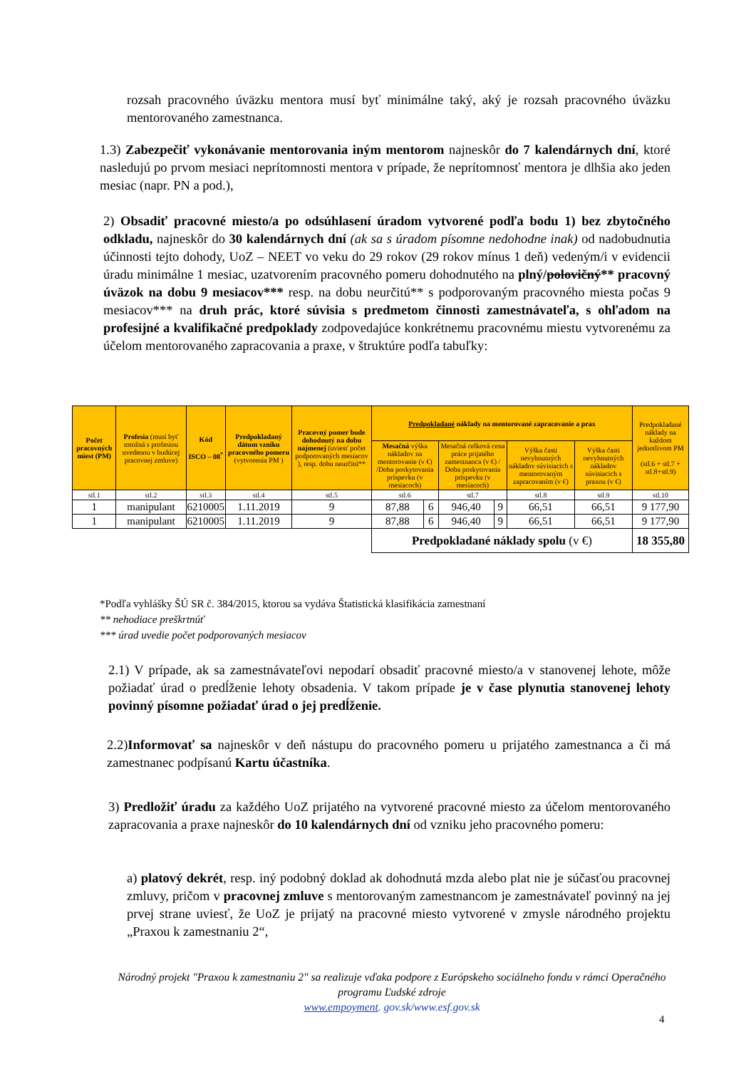rozsah pracovného úväzku mentora musí byť minimálne taký, aký je rozsah pracovného úväzku mentorovaného zamestnanca.
1.3) Zabezpečiť vykonávanie mentorovania iným mentorom najneskôr do 7 kalendárnych dní, ktoré nasledujú po prvom mesiaci neprítomnosti mentora v prípade, že neprítomnosť mentora je dlhšia ako jeden mesiac (napr. PN a pod.),
2) Obsadiť pracovné miesto/a po odsúhlasení úradom vytvorené podľa bodu 1) bez zbytočného odkladu, najneskôr do 30 kalendárnych dní (ak sa s úradom písomne nedohodne inak) od nadobudnutia účinnosti tejto dohody, UoZ – NEET vo veku do 29 rokov (29 rokov mínus 1 deň) vedeným/i v evidencii úradu minimálne 1 mesiac, uzatvorením pracovného pomeru dohodnutého na plný/polovičný** pracovný úväzok na dobu 9 mesiacov*** resp. na dobu neurčitú** s podporovaným pracovného miesta počas 9 mesiacov*** na druh prác, ktoré súvisia s predmetom činnosti zamestnávateľa, s ohľadom na profesijné a kvalifikačné predpoklady zodpovedajúce konkrétnemu pracovnému miestu vytvorenému za účelom mentorovaného zapracovania a praxe, v štruktúre podľa tabuľky:
| Počet pracovných miest (PM) | Profesia (musí byť totožná s profesiou uvedenou v budúcej pracovnej zmluve) | Kód ISCO – 08<sup>*</sup> | Predpokladaný dátum vzniku pracovného pomeru (vytvorenia PM ) | Pracovný pomer bude dohodnutý na dobu najmenej (uviesť počet podporovaných mesiacov ), resp. dobu neurčitú** | Predpokladané náklady na mentorované zapracovanie a prax | | | | | | Predpokladané náklady na každom jednotlivom PM (stl.6 + stl.7 + stl.8+stl.9) |
| --- | --- | --- | --- | --- | --- | --- | --- | --- | --- | --- | --- |
| | | | | | Mesačná výška nákladov na mentorovanie (v €) /Doba poskytovania príspevku (v mesiacoch) | | Mesačná celková cena práce prijatého zamestnanca (v €) / Doba poskytovania príspevku (v mesiacoch) | | Výška časti nevyhnutných nákladov súvisiacich s mentorovaným zapracovaním (v €) | Výška časti nevyhnutných nákladov súvisiacich s praxou (v €) | |
| stl.1 | stl.2 | stl.3 | stl.4 | stl.5 | stl.6 | | stl.7 | | stl.8 | stl.9 | stl.10 |
| 1 | manipulant | 6210005 | 1.11.2019 | 9 | 87,88 | 6 | 946,40 | 9 | 66,51 | 66,51 | 9 177,90 |
| 1 | manipulant | 6210005 | 1.11.2019 | 9 | 87,88 | 6 | 946,40 | 9 | 66,51 | 66,51 | 9 177,90 |
| | | | | | Predpokladané náklady spolu (v €) | | | | | | 18 355,80 |
*Podľa vyhlášky ŠÚ SR č. 384/2015, ktorou sa vydáva Štatistická klasifikácia zamestnaní
** nehodiace preškrtnúť
*** úrad uvedie počet podporovaných mesiacov
2.1) V prípade, ak sa zamestnávateľovi nepodarí obsadiť pracovné miesto/a v stanovenej lehote, môže požiadať úrad o predĺženie lehoty obsadenia. V takom prípade je v čase plynutia stanovenej lehoty povinný písomne požiadať úrad o jej predĺženie.
2.2)Informovať sa najneskôr v deň nástupu do pracovného pomeru u prijatého zamestnanca a či má zamestnanec podpísanú Kartu účastníka.
3) Predložiť úradu za každého UoZ prijatého na vytvorené pracovné miesto za účelom mentorovaného zapracovania a praxe najneskôr do 10 kalendárnych dní od vzniku jeho pracovného pomeru:
a) platový dekrét, resp. iný podobný doklad ak dohodnutá mzda alebo plat nie je súčasťou pracovnej zmluvy, pričom v pracovnej zmluve s mentorovaným zamestnancom je zamestnávateľ povinný na jej prvej strane uviesť, že UoZ je prijatý na pracovné miesto vytvorené v zmysle národného projektu „Praxou k zamestnaniu 2“,
Národný projekt "Praxou k zamestnaniu 2" sa realizuje vďaka podpore z Európskeho sociálneho fondu v rámci Operačného programu Ľudské zdroje
www.empoyment. gov.sk/www.esf.gov.sk
4